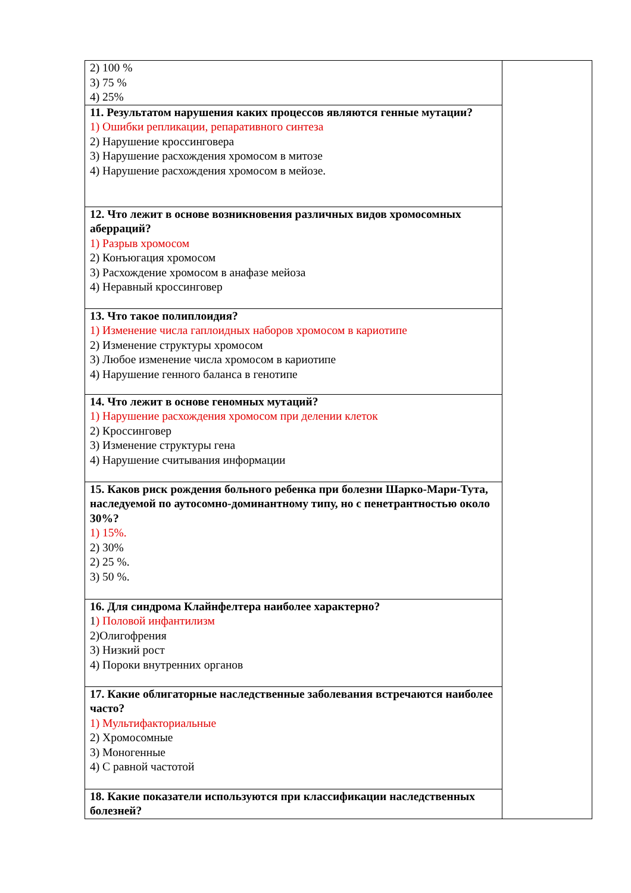| 2) 100 % 3) 75 % 4) 25% | |
| 11. Результатом нарушения каких процессов являются генные мутации? 1) Ошибки репликации, репаративного синтеза 2) Нарушение кроссинговера 3) Нарушение расхождения хромосом в митозе 4) Нарушение расхождения хромосом в мейозе. | |
| 12. Что лежит в основе возникновения различных видов хромосомных аберраций? 1) Разрыв хромосом 2) Конъюгация хромосом 3) Расхождение хромосом в анафазе мейоза 4) Неравный кроссинговер | |
| 13. Что такое полиплоидия? 1) Изменение числа гаплоидных наборов хромосом в кариотипе 2) Изменение структуры хромосом 3) Любое изменение числа хромосом в кариотипе 4) Нарушение генного баланса в генотипе | |
| 14. Что лежит в основе геномных мутаций? 1) Нарушение расхождения хромосом при делении клеток 2) Кроссинговер 3) Изменение структуры гена 4) Нарушение считывания информации | |
| 15. Каков риск рождения больного ребенка при болезни Шарко-Мари-Тута, наследуемой по аутосомно-доминантному типу, но с пенетрантностью около 30%? 1) 15%. 2) 30% 2) 25 %. 3) 50 %. | |
| 16. Для синдрома Клайнфелтера наиболее характерно? 1 ) Половой инфантилизм 2)Олигофрения 3) Низкий рост 4) Пороки внутренних органов | |
| 17. Какие облигаторные наследственные заболевания встречаются наиболее часто? 1) Мультифакториальные 2) Хромосомные 3) Моногенные 4) С равной частотой | |
| 18. Какие показатели используются при классификации наследственных болезней? | |